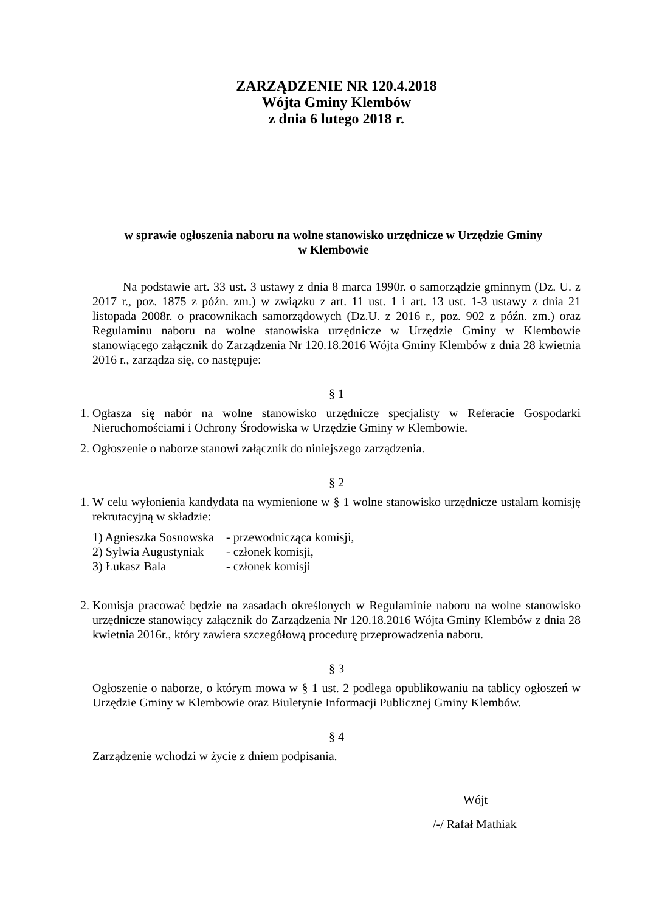ZARZĄDZENIE NR 120.4.2018
Wójta Gminy Klembów
z dnia 6 lutego 2018 r.
w sprawie ogłoszenia naboru na wolne stanowisko urzędnicze w Urzędzie Gminy
w Klembowie
Na podstawie art. 33 ust. 3 ustawy z dnia 8 marca 1990r. o samorządzie gminnym (Dz. U. z 2017 r., poz. 1875 z późn. zm.) w związku z art. 11 ust. 1 i art. 13 ust. 1-3 ustawy z dnia 21 listopada 2008r. o pracownikach samorządowych (Dz.U. z 2016 r., poz. 902 z późn. zm.) oraz Regulaminu naboru na wolne stanowiska urzędnicze w Urzędzie Gminy w Klembowie stanowiącego załącznik do Zarządzenia Nr 120.18.2016 Wójta Gminy Klembów z dnia 28 kwietnia 2016 r., zarządza się, co następuje:
§ 1
1. Ogłasza się nabór na wolne stanowisko urzędnicze specjalisty w Referacie Gospodarki Nieruchomościami i Ochrony Środowiska w Urzędzie Gminy w Klembowie.
2. Ogłoszenie o naborze stanowi załącznik do niniejszego zarządzenia.
§ 2
1. W celu wyłonienia kandydata na wymienione w § 1 wolne stanowisko urzędnicze ustalam komisję rekrutacyjną w składzie:
1) Agnieszka Sosnowska - przewodnicząca komisji,
2) Sylwia Augustyniak - członek komisji,
3) Łukasz Bala - członek komisji
2. Komisja pracować będzie na zasadach określonych w Regulaminie naboru na wolne stanowisko urzędnicze stanowiący załącznik do Zarządzenia Nr 120.18.2016 Wójta Gminy Klembów z dnia 28 kwietnia 2016r., który zawiera szczegółową procedurę przeprowadzenia naboru.
§ 3
Ogłoszenie o naborze, o którym mowa w § 1 ust. 2 podlega opublikowaniu na tablicy ogłoszeń w Urzędzie Gminy w Klembowie oraz Biuletynie Informacji Publicznej Gminy Klembów.
§ 4
Zarządzenie wchodzi w życie z dniem podpisania.
Wójt
/-/ Rafał Mathiak